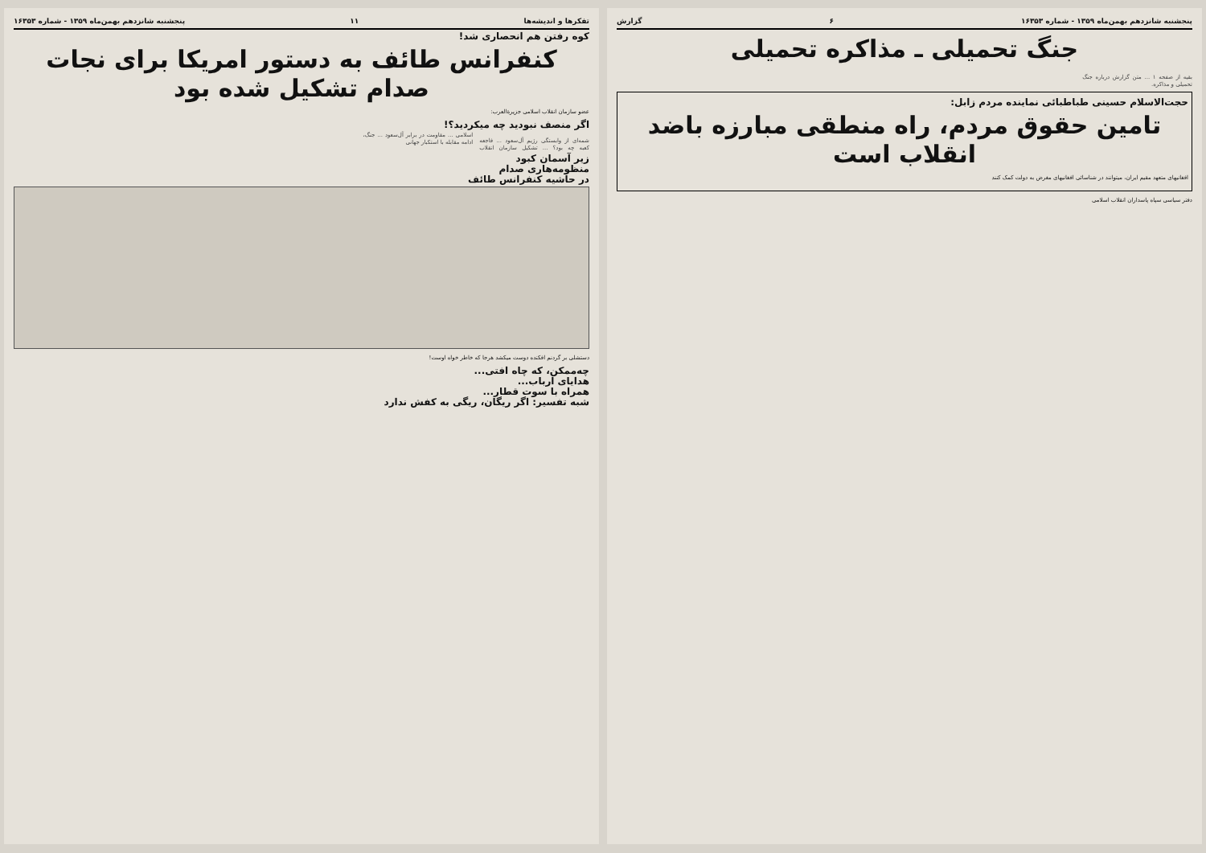پنجشنبه شانزدهم بهمن‌ماه ۱۳۵۹ - شماره ۱۶۳۵۳ ۶ گزارش
جنگ تحمیلی ـ مذاکره تحمیلی
بقیه از صفحه ۱ ... متن گزارش درباره جنگ تحمیلی و مذاکره.
حجت‌الاسلام حسینی طباطبائی نماینده مردم زابل:
تامین حقوق مردم، راه منطقی مبارزه باضد انقلاب است
افغانیهای متعهد مقیم ایران، میتوانند در شناسائی افغانیهای مغرض به دولت کمک کنند
دفتر سیاسی سپاه پاسداران انقلاب اسلامی
تفکرها و اندیشه‌ها ۱۱ پنجشنبه شانزدهم بهمن‌ماه ۱۳۵۹ - شماره ۱۶۳۵۳
کوه رفتن هم انحصاری شد!
کنفرانس طائف به دستور امریکا برای نجات صدام تشکیل شده بود
عضو سازمان انقلاب اسلامی جزیرةالعرب:
اگر منصف نبودید چه میکردید؟!
شمه‌ای از وابستگی رژیم آل‌سعود ... فاجعه کعبه چه بود؟ ... تشکیل سازمان انقلاب اسلامی ... مقاومت در برابر آل‌سعود ... جنگ، ادامه مقابله با استکبار جهانی
زیر آسمان کبود
منظومه‌هاری صدام
در حاشیه کنفرانس طائف
دستشلی بر گردنم افکنده دوست میکشد هرجا که خاطر خواه اوست!
چه‌ممکن، که چاه افتی...
هدایای ارباب...
همراه با سوت قطار...
شبه تفسیر: اگر ریگان، ریگی به کفش ندارد